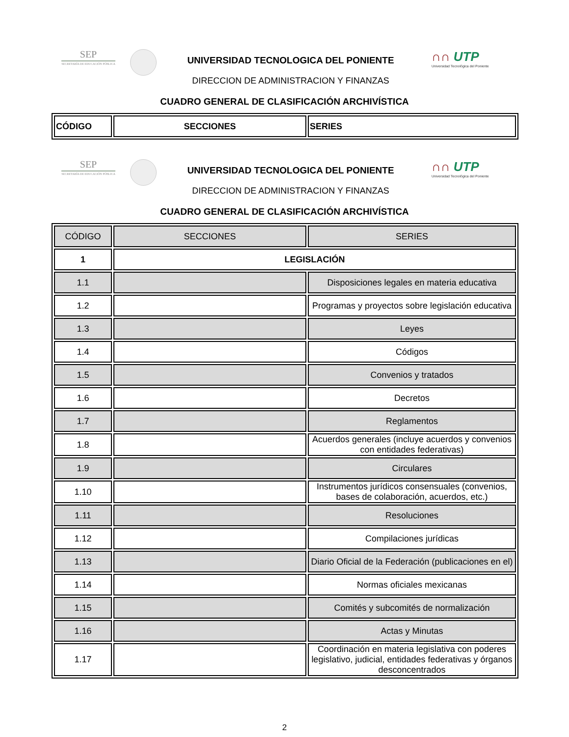SEP
SECRETARÍA DE EDUCACIÓN PÚBLICA
UNIVERSIDAD TECNOLOGICA DEL PONIENTE
DIRECCION DE ADMINISTRACION Y FINANZAS
∩∩ UTP
Universidad Tecnológica del Poniente
CUADRO GENERAL DE CLASIFICACIÓN ARCHIVÍSTICA
| CÓDIGO | SECCIONES | SERIES |
| --- | --- | --- |
SEP
SECRETARÍA DE EDUCACIÓN PÚBLICA
UNIVERSIDAD TECNOLOGICA DEL PONIENTE
DIRECCION DE ADMINISTRACION Y FINANZAS
∩∩ UTP
Universidad Tecnológica del Poniente
CUADRO GENERAL DE CLASIFICACIÓN ARCHIVÍSTICA
| CÓDIGO | SECCIONES | SERIES |
| --- | --- | --- |
| 1 | LEGISLACIÓN | |
| 1.1 | | Disposiciones legales en materia educativa |
| 1.2 | | Programas y proyectos sobre legislación educativa |
| 1.3 | | Leyes |
| 1.4 | | Códigos |
| 1.5 | | Convenios y tratados |
| 1.6 | | Decretos |
| 1.7 | | Reglamentos |
| 1.8 | | Acuerdos generales (incluye acuerdos y convenios con entidades federativas) |
| 1.9 | | Circulares |
| 1.10 | | Instrumentos jurídicos consensuales (convenios, bases de colaboración, acuerdos, etc.) |
| 1.11 | | Resoluciones |
| 1.12 | | Compilaciones jurídicas |
| 1.13 | | Diario Oficial de la Federación (publicaciones en el) |
| 1.14 | | Normas oficiales mexicanas |
| 1.15 | | Comités y subcomités de normalización |
| 1.16 | | Actas y Minutas |
| 1.17 | | Coordinación en materia legislativa con poderes legislativo, judicial, entidades federativas y órganos desconcentrados |
2